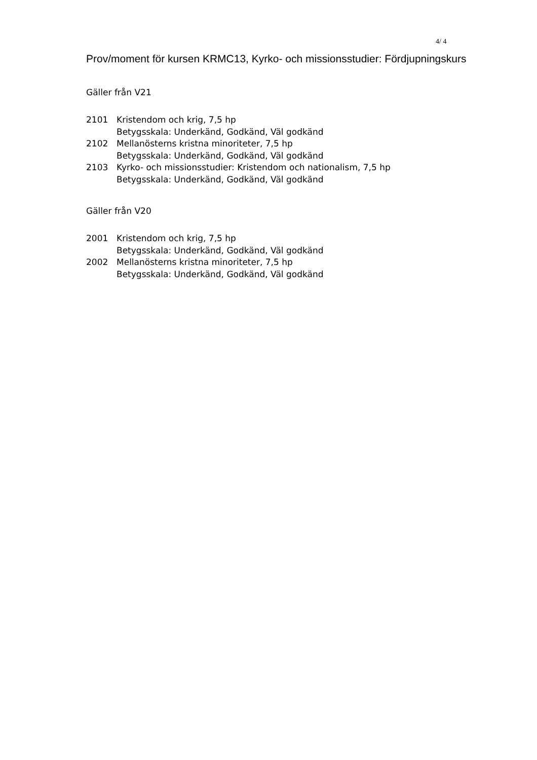4/ 4
Prov/moment för kursen KRMC13, Kyrko- och missionsstudier: Fördjupningskurs
Gäller från V21
2101 Kristendom och krig, 7,5 hp
Betygsskala: Underkänd, Godkänd, Väl godkänd
2102 Mellanösterns kristna minoriteter, 7,5 hp
Betygsskala: Underkänd, Godkänd, Väl godkänd
2103 Kyrko- och missionsstudier: Kristendom och nationalism, 7,5 hp
Betygsskala: Underkänd, Godkänd, Väl godkänd
Gäller från V20
2001 Kristendom och krig, 7,5 hp
Betygsskala: Underkänd, Godkänd, Väl godkänd
2002 Mellanösterns kristna minoriteter, 7,5 hp
Betygsskala: Underkänd, Godkänd, Väl godkänd